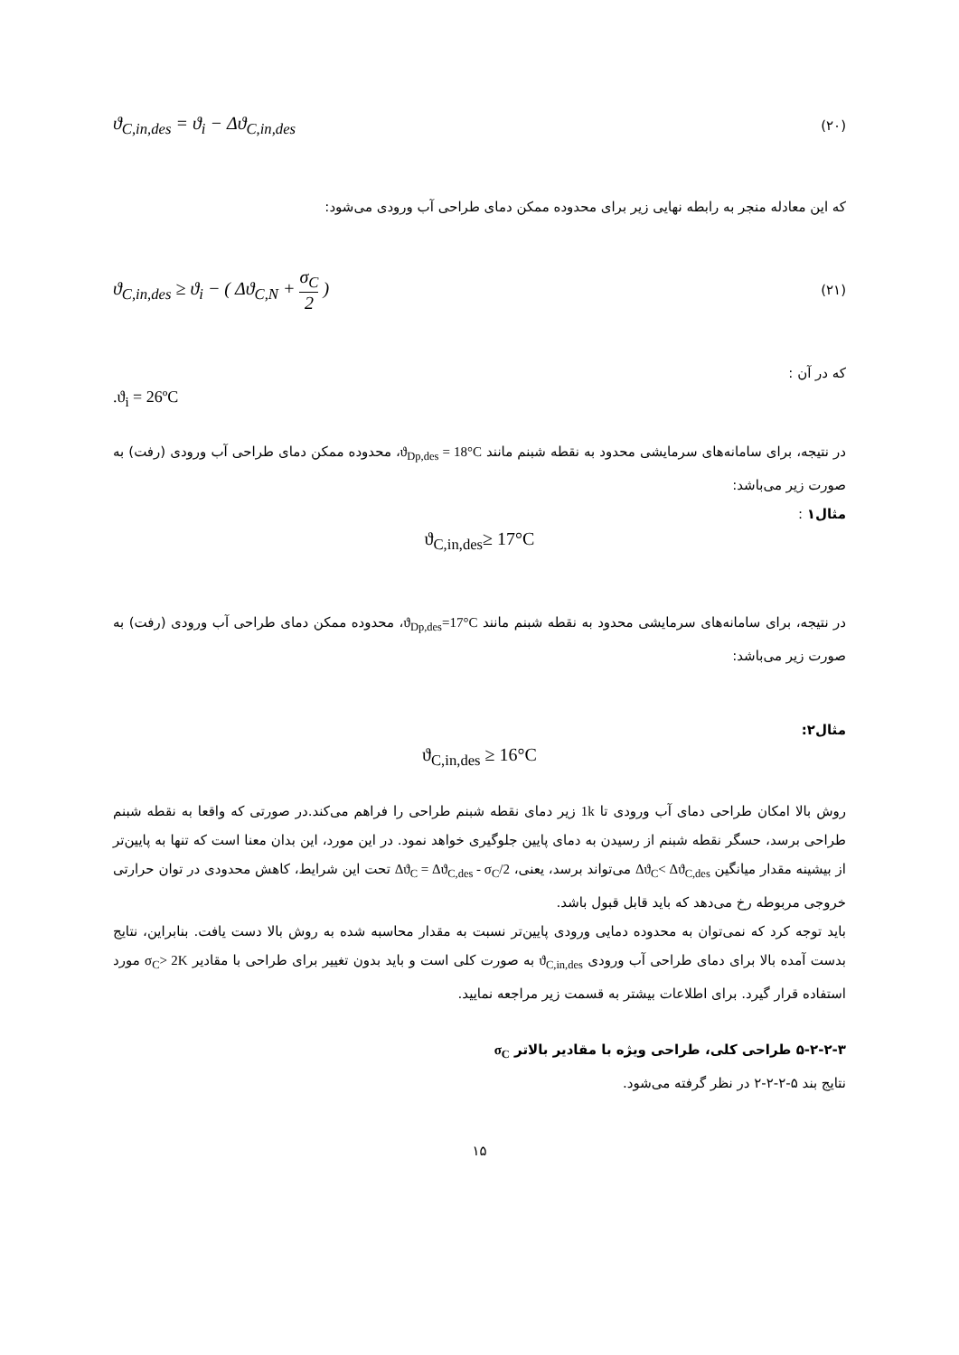ϑ<sub>C,in,des</sub> = ϑ<sub>i</sub> − Δϑ<sub>C,in,des</sub> (۲۰)
که این معادله منجر به رابطه نهایی زیر برای محدوده ممکن دمای طراحی آب ورودی می‌شود:
ϑ<sub>C,in,des</sub> ≥ ϑ<sub>i</sub> − ( Δϑ<sub>C,N</sub> + σ<sub>C</sub> 2 ) (۲۱)
که در آن :
.ϑ<sub>i</sub> = 26ºC
در نتیجه، برای سامانه‌های سرمایشی محدود به نقطه شبنم مانند ϑ<sub>Dp,des</sub> = 18°C، محدوده ممکن دمای طراحی آب ورودی (رفت) به صورت زیر می‌باشد:
مثال۱ :
ϑ<sub>C,in,des</sub>≥ 17°C
در نتیجه، برای سامانه‌های سرمایشی محدود به نقطه شبنم مانند ϑ<sub>Dp,des</sub>=17°C، محدوده ممکن دمای طراحی آب ورودی (رفت) به صورت زیر می‌باشد:
مثال۲:
ϑ<sub>C,in,des</sub> ≥ 16°C
روش بالا امکان طراحی دمای آب ورودی تا 1k زیر دمای نقطه شبنم طراحی را فراهم می‌کند.در صورتی که واقعا به نقطه شبنم طراحی برسد، حسگر نقطه شبنم از رسیدن به دمای پایین جلوگیری خواهد نمود. در این مورد، این بدان معنا است که تنها به پایین‌تر از بیشینه مقدار میانگین Δϑ<sub>C</sub>< Δϑ<sub>C,des</sub> می‌تواند برسد، یعنی، Δϑ<sub>C</sub> = Δϑ<sub>C,des</sub> - σ<sub>C</sub>/2 تحت این شرایط، کاهش محدودی در توان حرارتی خروجی مربوطه رخ می‌دهد که باید قابل قبول باشد.
باید توجه کرد که نمی‌توان به محدوده دمایی ورودی پایین‌تر نسبت به مقدار محاسبه شده به روش بالا دست یافت. بنابراین، نتایج بدست آمده بالا برای دمای طراحی آب ورودی ϑ<sub>C,in,des</sub> به صورت کلی است و باید بدون تغییر برای طراحی با مقادیر σ<sub>C</sub>> 2K مورد استفاده قرار گیرد. برای اطلاعات بیشتر به قسمت زیر مراجعه نمایید.
۵-۲-۲-۳ طراحی کلی، طراحی ویژه با مقادیر بالاتر σ<sub>C</sub>
نتایج بند ۵-۲-۲-۲ در نظر گرفته می‌شود.
۱۵